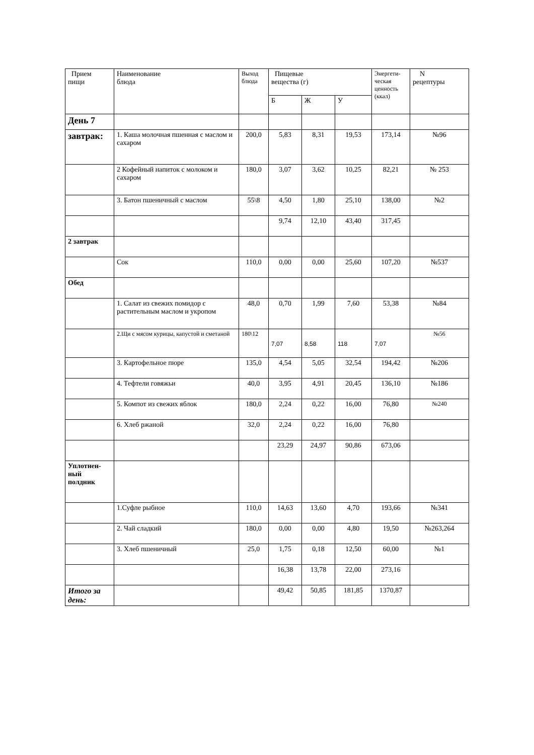| Прием пищи | Наименование блюда | Выход блюда | Пищевые вещества (г) | | | Энергети- ческая ценность (ккал) | N рецептуры |
| --- | --- | --- | --- | --- | --- | --- | --- |
| | | | Б | Ж | У | | |
| День 7 | | | | | | | |
| завтрак: | 1. Каша молочная пшенная с маслом и сахаром | 200,0 | 5,83 | 8,31 | 19,53 | 173,14 | №96 |
| | 2 Кофейный напиток с молоком и сахаром | 180,0 | 3,07 | 3,62 | 10,25 | 82,21 | № 253 |
| | 3. Батон пшеничный с маслом | 55\8 | 4,50 | 1,80 | 25,10 | 138,00 | №2 |
| | | | 9,74 | 12,10 | 43,40 | 317,45 | |
| 2 завтрак | | | | | | | |
| | Сок | 110,0 | 0,00 | 0,00 | 25,60 | 107,20 | №537 |
| Обед | | | | | | | |
| | 1. Салат из свежих помидор с растительным маслом и укропом | 48,0 | 0,70 | 1,99 | 7,60 | 53,38 | №84 |
| | 2.Щи с мясом курицы, капустой и сметаной | 180\12 | 7,07 | 8,58 | 118 | 7,07 | №56 |
| | 3. Картофельное пюре | 135,0 | 4,54 | 5,05 | 32,54 | 194,42 | №206 |
| | 4. Тефтели говяжьи | 40,0 | 3,95 | 4,91 | 20,45 | 136,10 | №186 |
| | 5. Компот из свежих яблок | 180,0 | 2,24 | 0,22 | 16,00 | 76,80 | №240 |
| | 6. Хлеб ржаной | 32,0 | 2,24 | 0,22 | 16,00 | 76,80 | |
| | | | 23,29 | 24,97 | 90,86 | 673,06 | |
| Уплотнен- ный полдник | | | | | | | |
| | 1.Суфле рыбное | 110,0 | 14,63 | 13,60 | 4,70 | 193,66 | №341 |
| | 2. Чай сладкий | 180,0 | 0,00 | 0,00 | 4,80 | 19,50 | №263,264 |
| | 3. Хлеб пшеничный | 25,0 | 1,75 | 0,18 | 12,50 | 60,00 | №1 |
| | | | 16,38 | 13,78 | 22,00 | 273,16 | |
| Итого за день: | | | 49,42 | 50,85 | 181,85 | 1370,87 | |